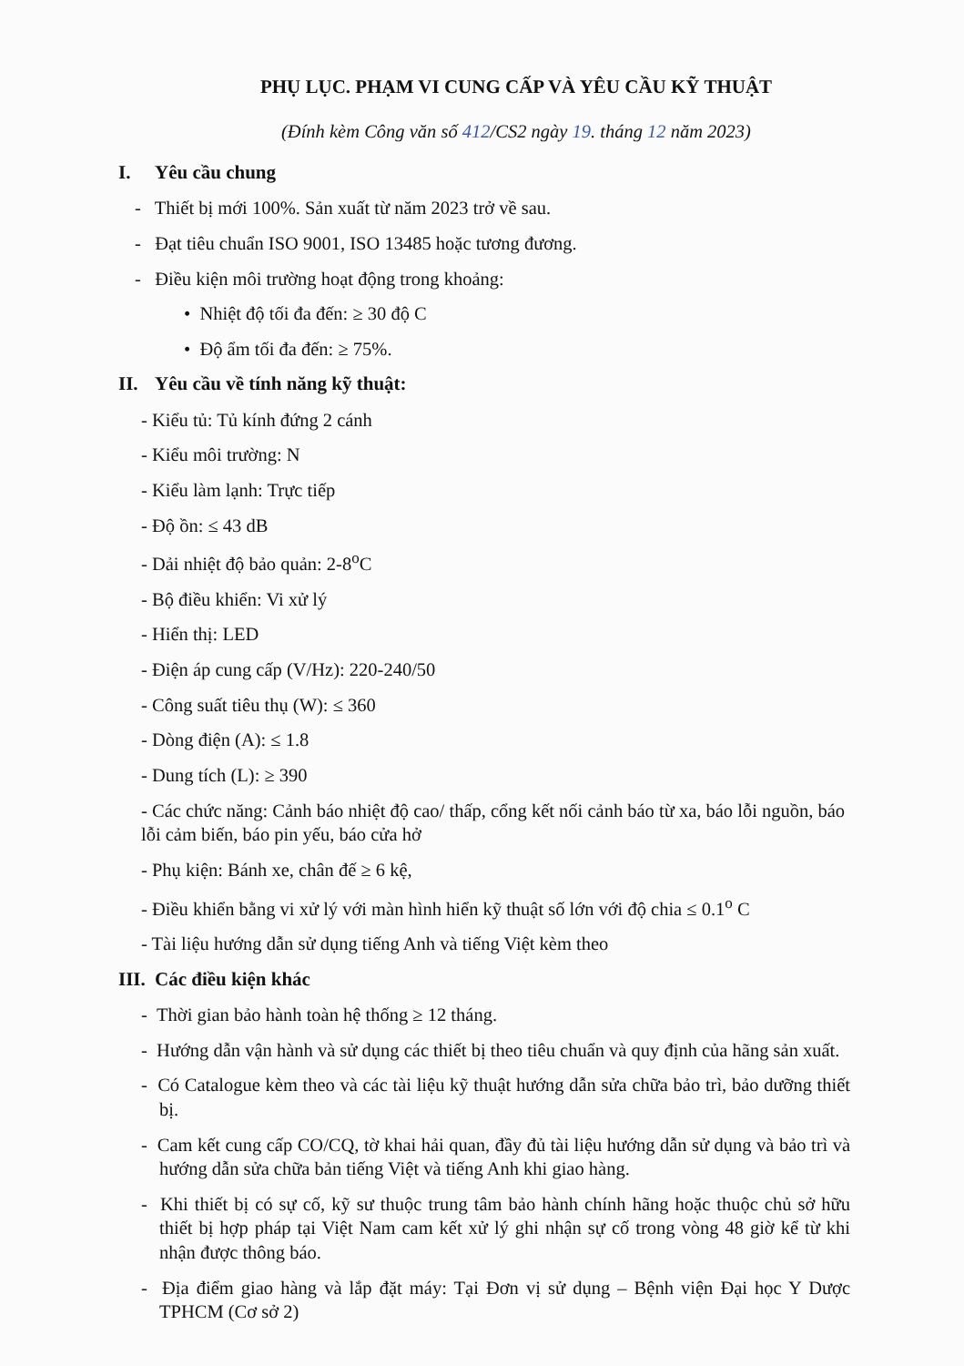PHỤ LỤC. PHẠM VI CUNG CẤP VÀ YÊU CẦU KỸ THUẬT
(Đính kèm Công văn số 412/CS2 ngày 19. tháng 12 năm 2023)
I. Yêu cầu chung
- Thiết bị mới 100%. Sản xuất từ năm 2023 trở về sau.
- Đạt tiêu chuẩn ISO 9001, ISO 13485 hoặc tương đương.
- Điều kiện môi trường hoạt động trong khoảng:
• Nhiệt độ tối đa đến: ≥ 30 độ C
• Độ ẩm tối đa đến: ≥ 75%.
II. Yêu cầu về tính năng kỹ thuật:
- Kiểu tủ: Tủ kính đứng 2 cánh
- Kiểu môi trường: N
- Kiểu làm lạnh: Trực tiếp
- Độ ồn: ≤ 43 dB
- Dải nhiệt độ bảo quản: 2-8<sup>o</sup>C
- Bộ điều khiển: Vi xử lý
- Hiển thị: LED
- Điện áp cung cấp (V/Hz): 220-240/50
- Công suất tiêu thụ (W): ≤ 360
- Dòng điện (A): ≤ 1.8
- Dung tích (L): ≥ 390
- Các chức năng: Cảnh báo nhiệt độ cao/ thấp, cổng kết nối cảnh báo từ xa, báo lỗi nguồn, báo lỗi cảm biến, báo pin yếu, báo cửa hở
- Phụ kiện: Bánh xe, chân đế ≥ 6 kệ,
- Điều khiển bằng vi xử lý với màn hình hiển kỹ thuật số lớn với độ chia ≤ 0.1<sup>o</sup> C
- Tài liệu hướng dẫn sử dụng tiếng Anh và tiếng Việt kèm theo
III. Các điều kiện khác
- Thời gian bảo hành toàn hệ thống ≥ 12 tháng.
- Hướng dẫn vận hành và sử dụng các thiết bị theo tiêu chuẩn và quy định của hãng sản xuất.
- Có Catalogue kèm theo và các tài liệu kỹ thuật hướng dẫn sửa chữa bảo trì, bảo dưỡng thiết bị.
- Cam kết cung cấp CO/CQ, tờ khai hải quan, đầy đủ tài liệu hướng dẫn sử dụng và bảo trì và hướng dẫn sửa chữa bản tiếng Việt và tiếng Anh khi giao hàng.
- Khi thiết bị có sự cố, kỹ sư thuộc trung tâm bảo hành chính hãng hoặc thuộc chủ sở hữu thiết bị hợp pháp tại Việt Nam cam kết xử lý ghi nhận sự cố trong vòng 48 giờ kể từ khi nhận được thông báo.
- Địa điểm giao hàng và lắp đặt máy: Tại Đơn vị sử dụng – Bệnh viện Đại học Y Dược TPHCM (Cơ sở 2)